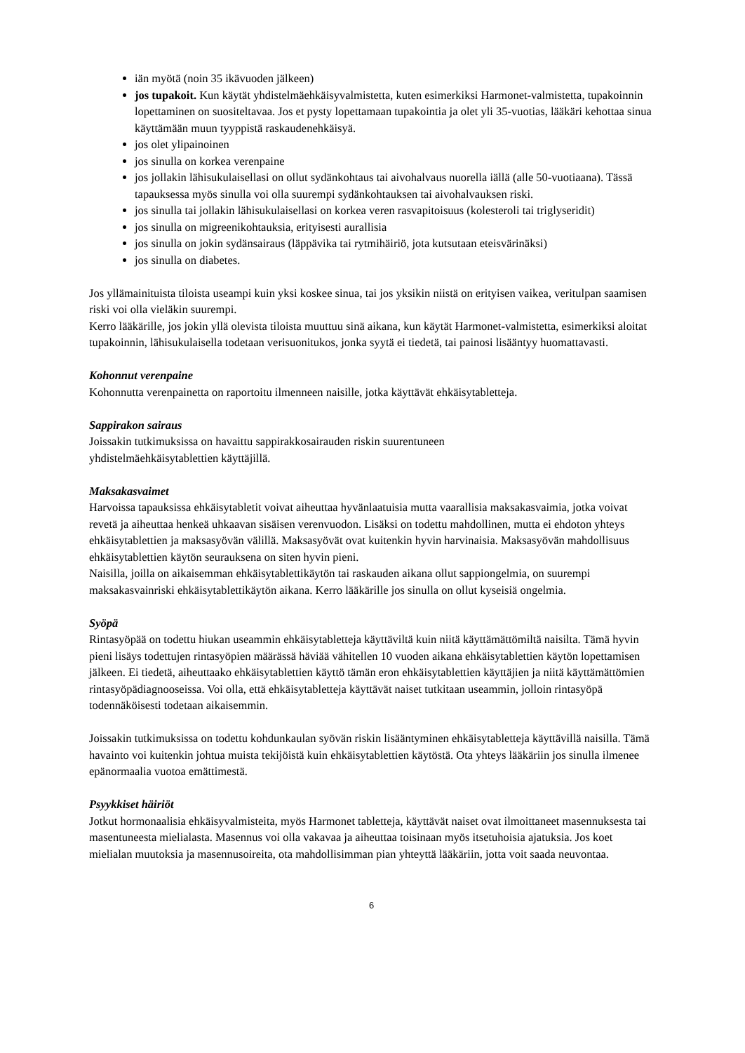iän myötä (noin 35 ikävuoden jälkeen)
jos tupakoit. Kun käytät yhdistelmäehkäisyvalmistetta, kuten esimerkiksi Harmonet-valmistetta, tupakoinnin lopettaminen on suositeltavaa. Jos et pysty lopettamaan tupakointia ja olet yli 35-vuotias, lääkäri kehottaa sinua käyttämään muun tyyppistä raskaudenehkäisyä.
jos olet ylipainoinen
jos sinulla on korkea verenpaine
jos jollakin lähisukulaisellasi on ollut sydänkohtaus tai aivohalvaus nuorella iällä (alle 50-vuotiaana). Tässä tapauksessa myös sinulla voi olla suurempi sydänkohtauksen tai aivohalvauksen riski.
jos sinulla tai jollakin lähisukulaisellasi on korkea veren rasvapitoisuus (kolesteroli tai triglyseridit)
jos sinulla on migreenikohtauksia, erityisesti aurallisia
jos sinulla on jokin sydänsairaus (läppävika tai rytmihäiriö, jota kutsutaan eteisvärinäksi)
jos sinulla on diabetes.
Jos yllämainituista tiloista useampi kuin yksi koskee sinua, tai jos yksikin niistä on erityisen vaikea, veritulpan saamisen riski voi olla vieläkin suurempi.
Kerro lääkärille, jos jokin yllä olevista tiloista muuttuu sinä aikana, kun käytät Harmonet-valmistetta, esimerkiksi aloitat tupakoinnin, lähisukulaisella todetaan verisuonitukos, jonka syytä ei tiedetä, tai painosi lisääntyy huomattavasti.
Kohonnut verenpaine
Kohonnutta verenpainetta on raportoitu ilmenneen naisille, jotka käyttävät ehkäisytabletteja.
Sappirakon sairaus
Joissakin tutkimuksissa on havaittu sappirakkosairauden riskin suurentuneen
yhdistelmäehkäisytablettien käyttäjillä.
Maksakasvaimet
Harvoissa tapauksissa ehkäisytabletit voivat aiheuttaa hyvänlaatuisia mutta vaarallisia maksakasvaimia, jotka voivat revetä ja aiheuttaa henkeä uhkaavan sisäisen verenvuodon. Lisäksi on todettu mahdollinen, mutta ei ehdoton yhteys ehkäisytablettien ja maksasyövän välillä. Maksasyövät ovat kuitenkin hyvin harvinaisia. Maksasyövän mahdollisuus ehkäisytablettien käytön seurauksena on siten hyvin pieni.
Naisilla, joilla on aikaisemman ehkäisytablettikäytön tai raskauden aikana ollut sappiongelmia, on suurempi maksakasvainriski ehkäisytablettikäytön aikana. Kerro lääkärille jos sinulla on ollut kyseisiä ongelmia.
Syöpä
Rintasyöpää on todettu hiukan useammin ehkäisytabletteja käyttäviltä kuin niitä käyttämättömiltä naisilta. Tämä hyvin pieni lisäys todettujen rintasyöpien määrässä häviää vähitellen 10 vuoden aikana ehkäisytablettien käytön lopettamisen jälkeen. Ei tiedetä, aiheuttaako ehkäisytablettien käyttö tämän eron ehkäisytablettien käyttäjien ja niitä käyttämättömien rintasyöpädiagnooseissa. Voi olla, että ehkäisytabletteja käyttävät naiset tutkitaan useammin, jolloin rintasyöpä todennäköisesti todetaan aikaisemmin.
Joissakin tutkimuksissa on todettu kohdunkaulan syövän riskin lisääntyminen ehkäisytabletteja käyttävillä naisilla. Tämä havainto voi kuitenkin johtua muista tekijöistä kuin ehkäisytablettien käytöstä. Ota yhteys lääkäriin jos sinulla ilmenee epänormaalia vuotoa emättimestä.
Psyykkiset häiriöt
Jotkut hormonaalisia ehkäisyvalmisteita, myös Harmonet tabletteja, käyttävät naiset ovat ilmoittaneet masennuksesta tai masentuneesta mielialasta. Masennus voi olla vakavaa ja aiheuttaa toisinaan myös itsetuhoisia ajatuksia. Jos koet mielialan muutoksia ja masennusoireita, ota mahdollisimman pian yhteyttä lääkäriin, jotta voit saada neuvontaa.
6